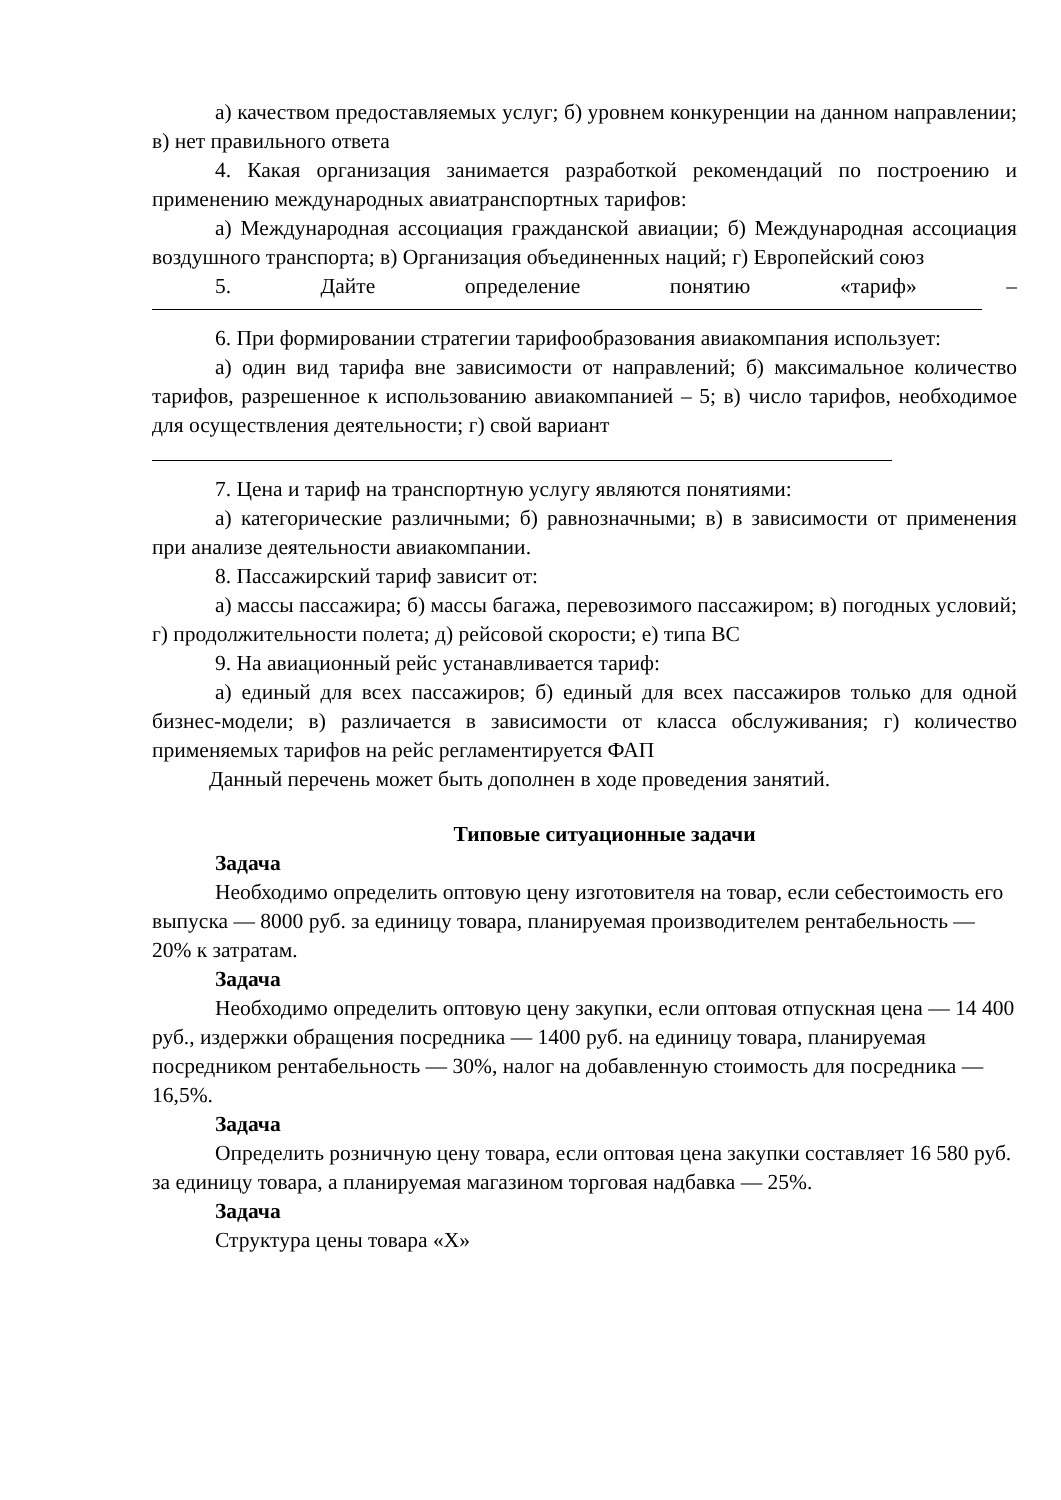а) качеством предоставляемых услуг; б) уровнем конкуренции на данном направлении; в) нет правильного ответа
4. Какая организация занимается разработкой рекомендаций по построению и применению международных авиатранспортных тарифов:
а) Международная ассоциация гражданской авиации; б) Международная ассоциация воздушного транспорта; в) Организация объединенных наций; г) Европейский союз
5. Дайте определение понятию «тариф» –
6. При формировании стратегии тарифообразования авиакомпания использует:
а) один вид тарифа вне зависимости от направлений; б) максимальное количество тарифов, разрешенное к использованию авиакомпанией – 5; в) число тарифов, необходимое для осуществления деятельности; г) свой вариант
7. Цена и тариф на транспортную услугу являются понятиями:
а) категорические различными; б) равнозначными; в) в зависимости от применения при анализе деятельности авиакомпании.
8. Пассажирский тариф зависит от:
а) массы пассажира; б) массы багажа, перевозимого пассажиром; в) погодных условий; г) продолжительности полета; д) рейсовой скорости; е) типа ВС
9. На авиационный рейс устанавливается тариф:
а) единый для всех пассажиров; б) единый для всех пассажиров только для одной бизнес-модели; в) различается в зависимости от класса обслуживания; г) количество применяемых тарифов на рейс регламентируется ФАП
Данный перечень может быть дополнен в ходе проведения занятий.
Типовые ситуационные задачи
Задача
Необходимо определить оптовую цену изготовителя на товар, если себестоимость его выпуска — 8000 руб. за единицу товара, планируемая производителем рентабельность — 20% к затратам.
Задача
Необходимо определить оптовую цену закупки, если оптовая отпускная цена — 14 400 руб., издержки обращения посредника — 1400 руб. на единицу товара, планируемая посредником рентабельность — 30%, налог на добавленную стоимость для посредника — 16,5%.
Задача
Определить розничную цену товара, если оптовая цена закупки составляет 16 580 руб. за единицу товара, а планируемая магазином торговая надбавка — 25%.
Задача
Структура цены товара «Х»